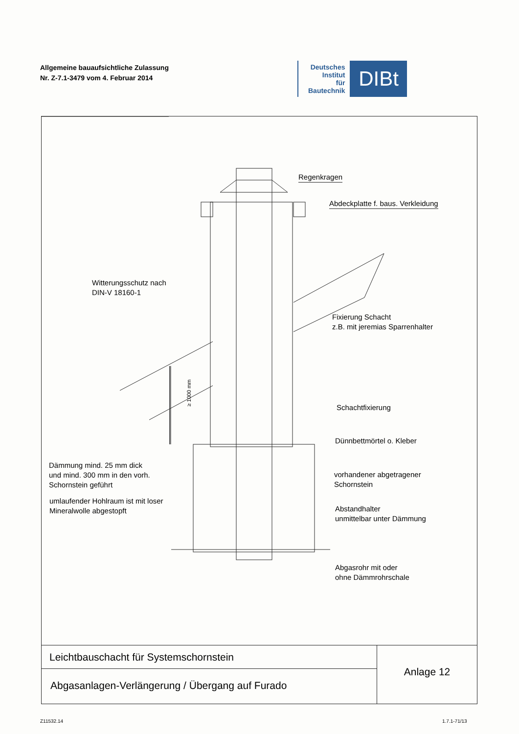Allgemeine bauaufsichtliche Zulassung
Nr. Z-7.1-3479 vom 4. Februar 2014
Deutsches
Institut
für
Bautechnik
DIBt
Regenkragen
Abdeckplatte f. baus. Verkleidung
Witterungsschutz nach
DIN-V 18160-1
Fixierung Schacht
z.B. mit jeremias Sparrenhalter
≥ 1000 mm
Schachtfixierung
Dünnbettmörtel o. Kleber
Dämmung mind. 25 mm dick
und mind. 300 mm in den vorh.
Schornstein geführt
vorhandener abgetragener
Schornstein
umlaufender Hohlraum ist mit loser
Mineralwolle abgestopft
Abstandhalter
unmittelbar unter Dämmung
Abgasrohr mit oder
ohne Dämmrohrschale
Leichtbauschacht für Systemschornstein
Abgasanlagen-Verlängerung / Übergang auf Furado
Anlage 12
Z11532.14 1.7.1-71/13